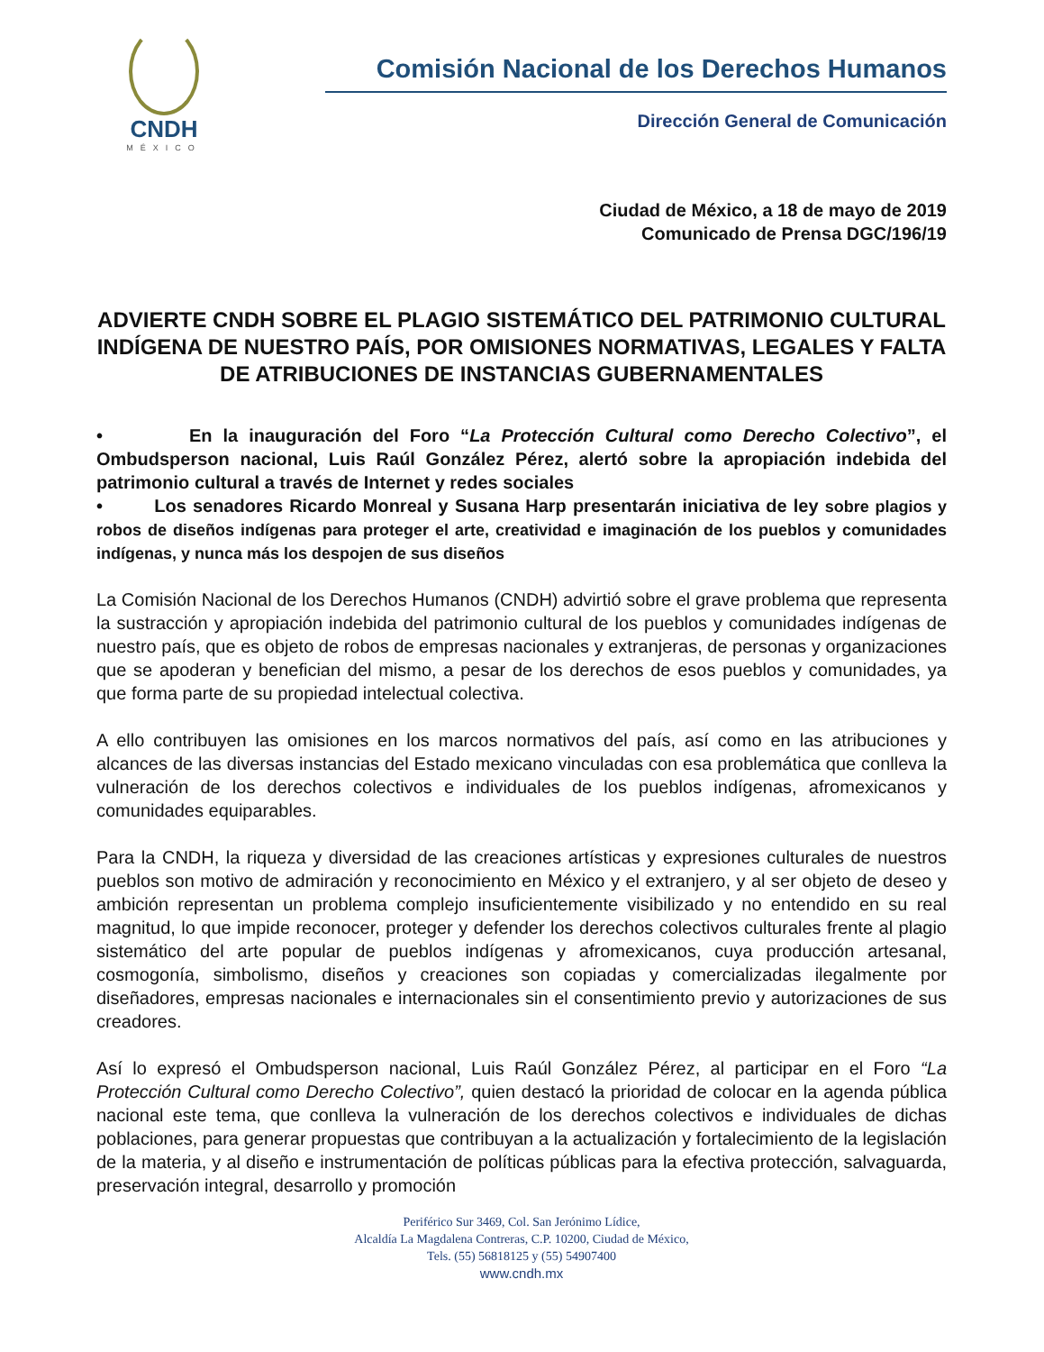CNDH
MÉXICO
Comisión Nacional de los Derechos Humanos
Dirección General de Comunicación
Ciudad de México, a 18 de mayo de 2019
Comunicado de Prensa DGC/196/19
ADVIERTE CNDH SOBRE EL PLAGIO SISTEMÁTICO DEL PATRIMONIO CULTURAL INDÍGENA DE NUESTRO PAÍS, POR OMISIONES NORMATIVAS, LEGALES Y FALTA DE ATRIBUCIONES DE INSTANCIAS GUBERNAMENTALES
• En la inauguración del Foro “La Protección Cultural como Derecho Colectivo”, el Ombudsperson nacional, Luis Raúl González Pérez, alertó sobre la apropiación indebida del patrimonio cultural a través de Internet y redes sociales
• Los senadores Ricardo Monreal y Susana Harp presentarán iniciativa de ley sobre plagios y robos de diseños indígenas para proteger el arte, creatividad e imaginación de los pueblos y comunidades indígenas, y nunca más los despojen de sus diseños
La Comisión Nacional de los Derechos Humanos (CNDH) advirtió sobre el grave problema que representa la sustracción y apropiación indebida del patrimonio cultural de los pueblos y comunidades indígenas de nuestro país, que es objeto de robos de empresas nacionales y extranjeras, de personas y organizaciones que se apoderan y benefician del mismo, a pesar de los derechos de esos pueblos y comunidades, ya que forma parte de su propiedad intelectual colectiva.
A ello contribuyen las omisiones en los marcos normativos del país, así como en las atribuciones y alcances de las diversas instancias del Estado mexicano vinculadas con esa problemática que conlleva la vulneración de los derechos colectivos e individuales de los pueblos indígenas, afromexicanos y comunidades equiparables.
Para la CNDH, la riqueza y diversidad de las creaciones artísticas y expresiones culturales de nuestros pueblos son motivo de admiración y reconocimiento en México y el extranjero, y al ser objeto de deseo y ambición representan un problema complejo insuficientemente visibilizado y no entendido en su real magnitud, lo que impide reconocer, proteger y defender los derechos colectivos culturales frente al plagio sistemático del arte popular de pueblos indígenas y afromexicanos, cuya producción artesanal, cosmogonía, simbolismo, diseños y creaciones son copiadas y comercializadas ilegalmente por diseñadores, empresas nacionales e internacionales sin el consentimiento previo y autorizaciones de sus creadores.
Así lo expresó el Ombudsperson nacional, Luis Raúl González Pérez, al participar en el Foro “La Protección Cultural como Derecho Colectivo”, quien destacó la prioridad de colocar en la agenda pública nacional este tema, que conlleva la vulneración de los derechos colectivos e individuales de dichas poblaciones, para generar propuestas que contribuyan a la actualización y fortalecimiento de la legislación de la materia, y al diseño e instrumentación de políticas públicas para la efectiva protección, salvaguarda, preservación integral, desarrollo y promoción
Periférico Sur 3469, Col. San Jerónimo Lídice,
Alcaldía La Magdalena Contreras, C.P. 10200, Ciudad de México,
Tels. (55) 56818125 y (55) 54907400
www.cndh.mx